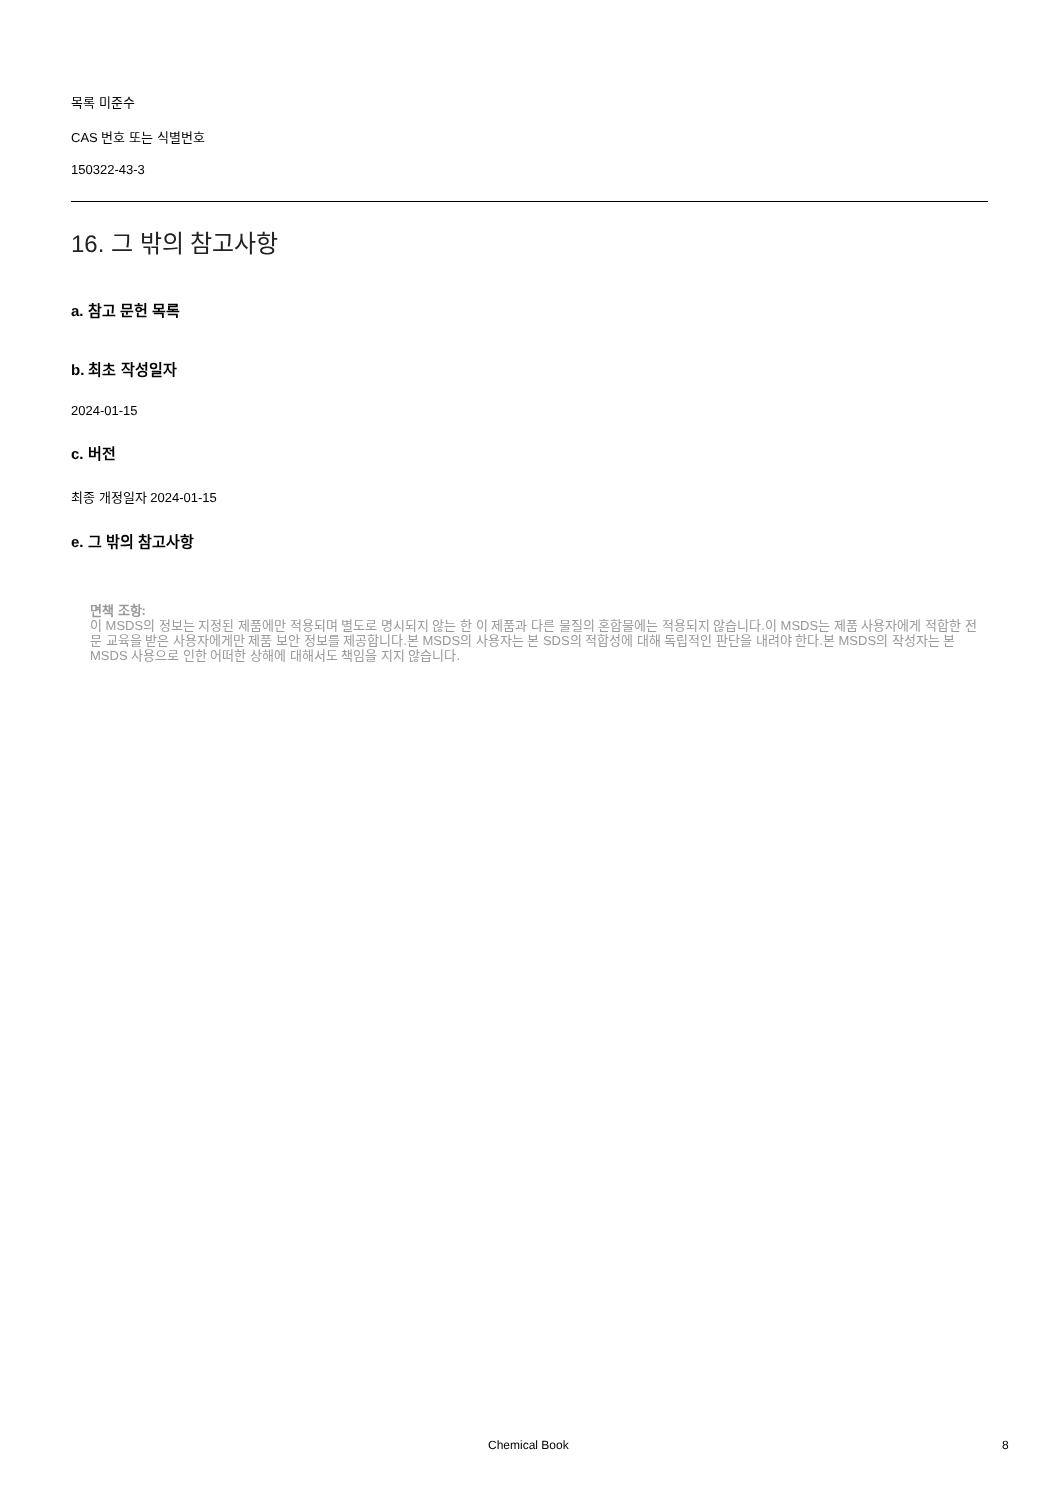목록 미준수
CAS 번호 또는 식별번호
150322-43-3
16. 그 밖의 참고사항
a. 참고 문헌 목록
b. 최초 작성일자
2024-01-15
c. 버전
최종 개정일자 2024-01-15
e. 그 밖의 참고사항
면책 조항:
이 MSDS의 정보는 지정된 제품에만 적용되며 별도로 명시되지 않는 한 이 제품과 다른 물질의 혼합물에는 적용되지 않습니다.이 MSDS는 제품 사용자에게 적합한 전문 교육을 받은 사용자에게만 제품 보안 정보를 제공합니다.본 MSDS의 사용자는 본 SDS의 적합성에 대해 독립적인 판단을 내려야 한다.본 MSDS의 작성자는 본 MSDS 사용으로 인한 어떠한 상해에 대해서도 책임을 지지 않습니다.
Chemical Book 8